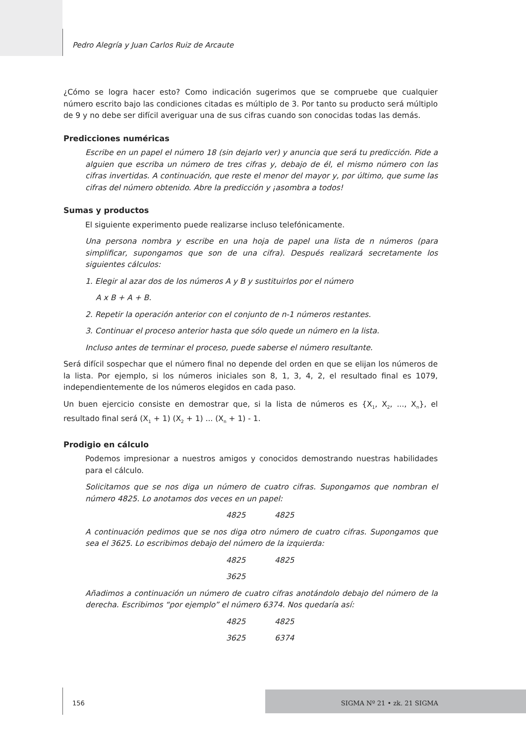Pedro Alegría y Juan Carlos Ruiz de Arcaute
¿Cómo se logra hacer esto? Como indicación sugerimos que se compruebe que cualquier número escrito bajo las condiciones citadas es múltiplo de 3. Por tanto su producto será múltiplo de 9 y no debe ser difícil averiguar una de sus cifras cuando son conocidas todas las demás.
Predicciones numéricas
Escribe en un papel el número 18 (sin dejarlo ver) y anuncia que será tu predicción. Pide a alguien que escriba un número de tres cifras y, debajo de él, el mismo número con las cifras invertidas. A continuación, que reste el menor del mayor y, por último, que sume las cifras del número obtenido. Abre la predicción y ¡asombra a todos!
Sumas y productos
El siguiente experimento puede realizarse incluso telefónicamente.
Una persona nombra y escribe en una hoja de papel una lista de n números (para simplificar, supongamos que son de una cifra). Después realizará secretamente los siguientes cálculos:
1. Elegir al azar dos de los números A y B y sustituirlos por el número
A x B + A + B.
2. Repetir la operación anterior con el conjunto de n-1 números restantes.
3. Continuar el proceso anterior hasta que sólo quede un número en la lista.
Incluso antes de terminar el proceso, puede saberse el número resultante.
Será difícil sospechar que el número final no depende del orden en que se elijan los números de la lista. Por ejemplo, si los números iniciales son 8, 1, 3, 4, 2, el resultado final es 1079, independientemente de los números elegidos en cada paso.
Un buen ejercicio consiste en demostrar que, si la lista de números es {X<sub>1</sub>, X<sub>2</sub>, ..., X<sub>n</sub>}, el resultado final será (X<sub>1</sub> + 1) (X<sub>2</sub> + 1) ... (X<sub>n</sub> + 1) - 1.
Prodigio en cálculo
Podemos impresionar a nuestros amigos y conocidos demostrando nuestras habilidades para el cálculo.
Solicitamos que se nos diga un número de cuatro cifras. Supongamos que nombran el número 4825. Lo anotamos dos veces en un papel:
4825 4825
A continuación pedimos que se nos diga otro número de cuatro cifras. Supongamos que sea el 3625. Lo escribimos debajo del número de la izquierda:
4825 4825
3625
Añadimos a continuación un número de cuatro cifras anotándolo debajo del número de la derecha. Escribimos “por ejemplo” el número 6374. Nos quedaría así:
4825 4825
3625 6374
156 SIGMA Nº 21 • zk. 21 SIGMA